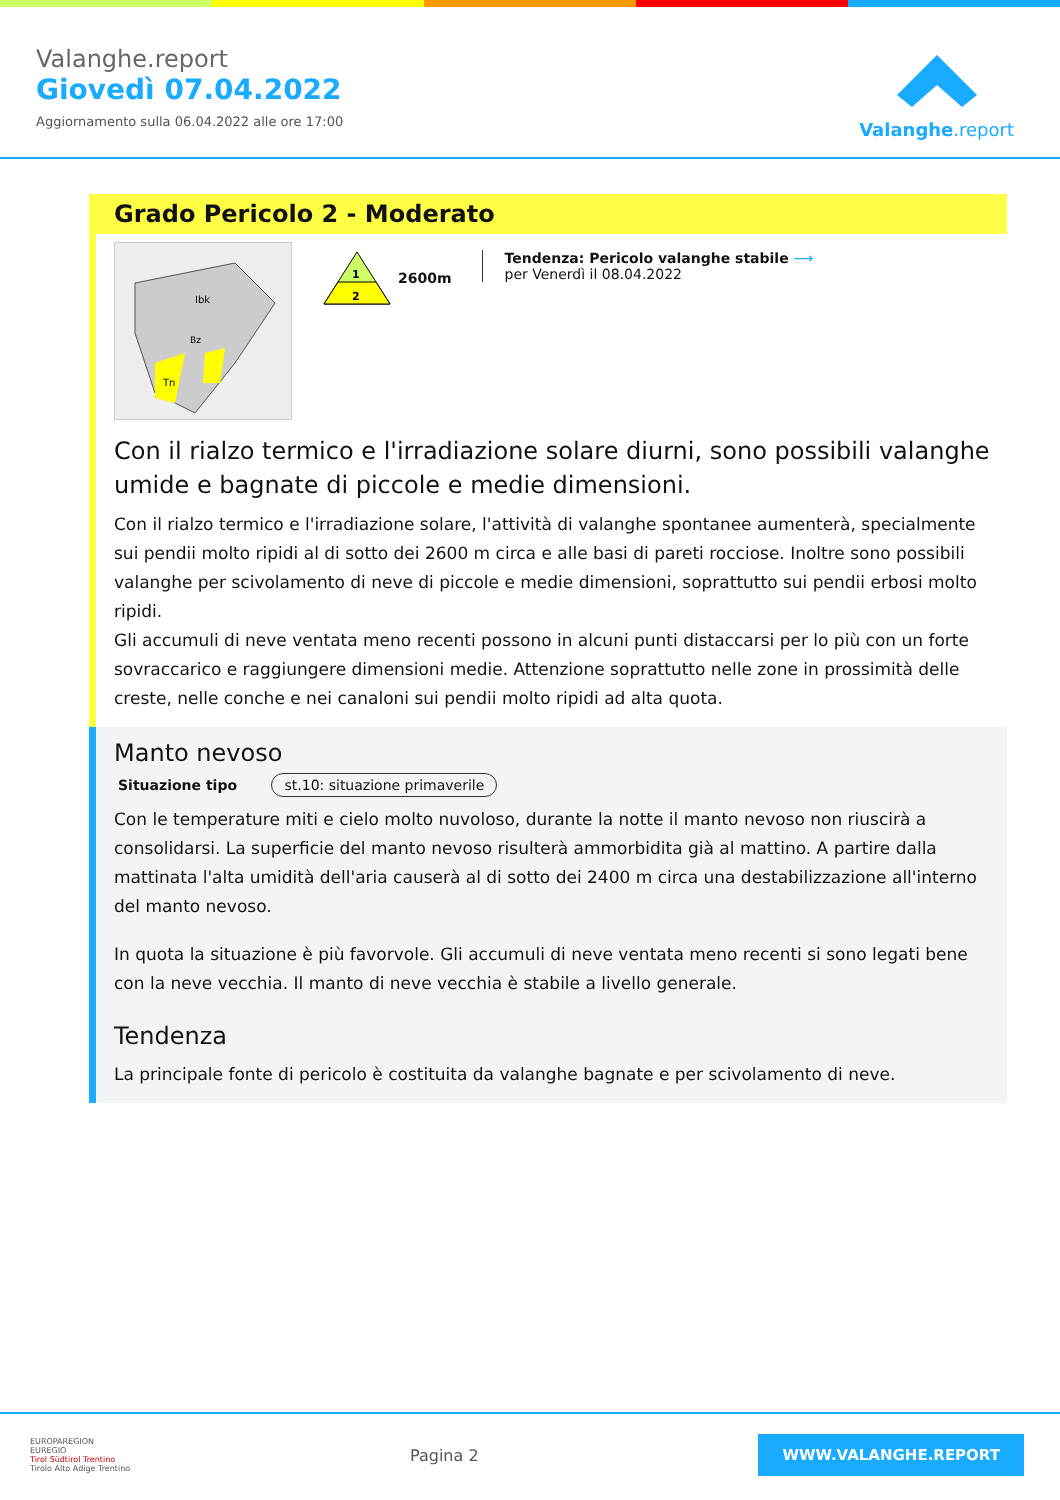Valanghe.report
Giovedì 07.04.2022
Aggiornamento sulla 06.04.2022 alle ore 17:00
Valanghe.report
Grado Pericolo 2 - Moderato
Ibk
Bz
Tn
1
2
2600m
Tendenza: Pericolo valanghe stabile ⟶
per Venerdì il 08.04.2022
Con il rialzo termico e l'irradiazione solare diurni, sono possibili valanghe umide e bagnate di piccole e medie dimensioni.
Con il rialzo termico e l'irradiazione solare, l'attività di valanghe spontanee aumenterà, specialmente sui pendii molto ripidi al di sotto dei 2600 m circa e alle basi di pareti rocciose. Inoltre sono possibili valanghe per scivolamento di neve di piccole e medie dimensioni, soprattutto sui pendii erbosi molto ripidi.
Gli accumuli di neve ventata meno recenti possono in alcuni punti distaccarsi per lo più con un forte sovraccarico e raggiungere dimensioni medie. Attenzione soprattutto nelle zone in prossimità delle creste, nelle conche e nei canaloni sui pendii molto ripidi ad alta quota.
Manto nevoso
Situazione tipo st.10: situazione primaverile
Con le temperature miti e cielo molto nuvoloso, durante la notte il manto nevoso non riuscirà a consolidarsi. La superficie del manto nevoso risulterà ammorbidita già al mattino. A partire dalla mattinata l'alta umidità dell'aria causerà al di sotto dei 2400 m circa una destabilizzazione all'interno del manto nevoso.
In quota la situazione è più favorvole. Gli accumuli di neve ventata meno recenti si sono legati bene con la neve vecchia. Il manto di neve vecchia è stabile a livello generale.
Tendenza
La principale fonte di pericolo è costituita da valanghe bagnate e per scivolamento di neve.
EUROPAREGION
EUREGIO
Tirol Südtirol Trentino
Tirolo Alto Adige Trentino
Pagina 2
WWW.VALANGHE.REPORT